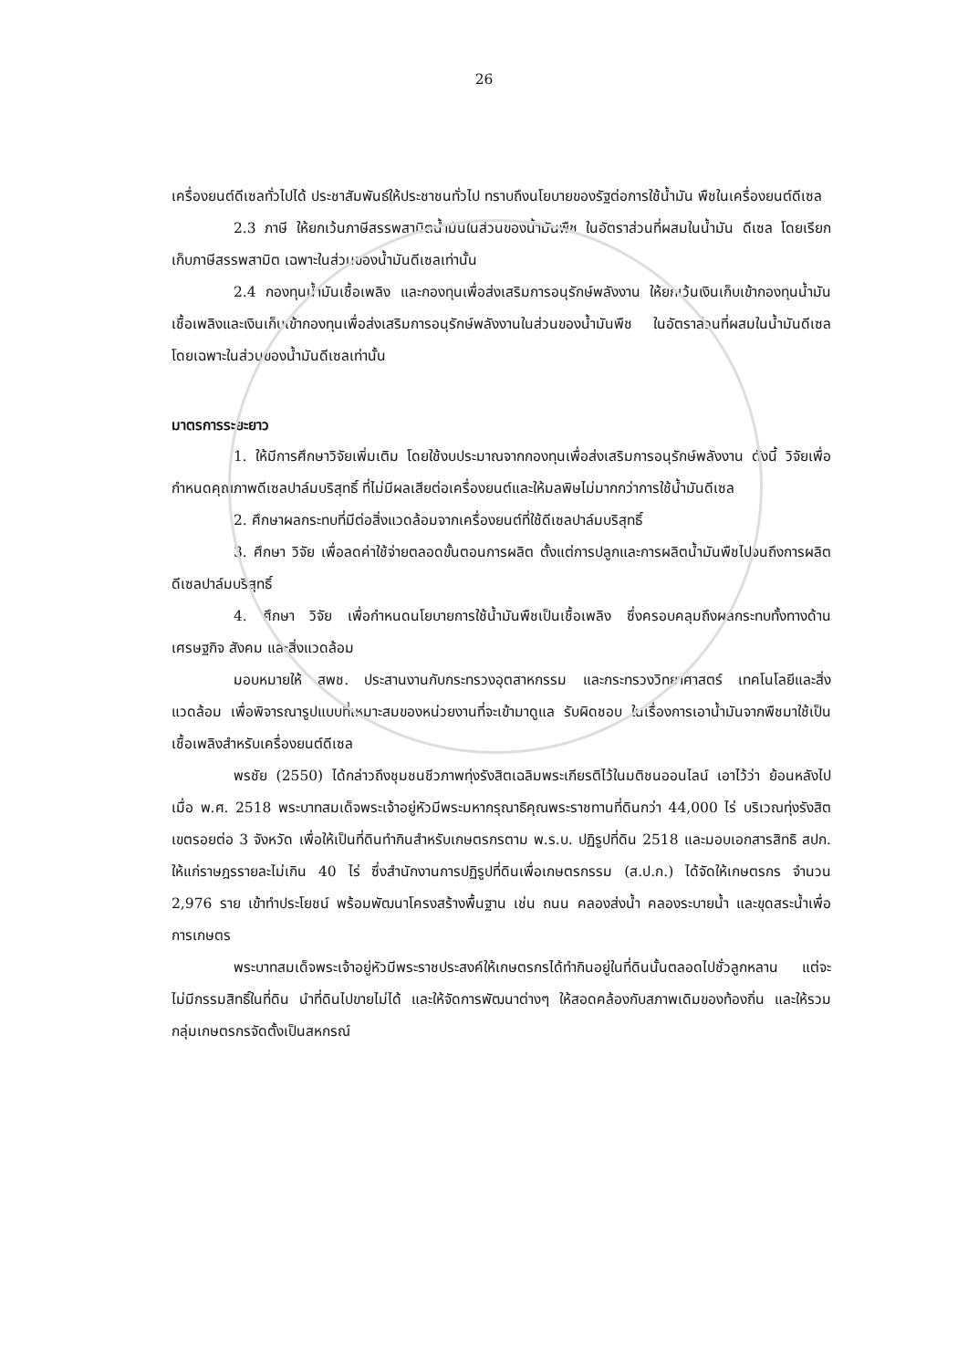26
เครื่องยนต์ดีเซลทั่วไปได้ ประชาสัมพันธ์ให้ประชาชนทั่วไป ทราบถึงนโยบายของรัฐต่อการใช้น้ำมัน พืชในเครื่องยนต์ดีเซล
2.3 ภาษี ให้ยกเว้นภาษีสรรพสามิตน้ำมันในส่วนของน้ำมันพืช ในอัตราส่วนที่ผสมในน้ำมัน ดีเซล โดยเรียกเก็บภาษีสรรพสามิต เฉพาะในส่วนของน้ำมันดีเซลเท่านั้น
2.4 กองทุนน้ำมันเชื้อเพลิง และกองทุนเพื่อส่งเสริมการอนุรักษ์พลังงาน ให้ยกเว้นเงินเก็บเข้ากองทุนน้ำมันเชื้อเพลิงและเงินเก็บเข้ากองทุนเพื่อส่งเสริมการอนุรักษ์พลังงานในส่วนของน้ำมันพืช ในอัตราส่วนที่ผสมในน้ำมันดีเซล โดยเฉพาะในส่วนของน้ำมันดีเซลเท่านั้น
มาตรการระยะยาว
1. ให้มีการศึกษาวิจัยเพิ่มเติม โดยใช้งบประมาณจากกองทุนเพื่อส่งเสริมการอนุรักษ์พลังงาน ดังนี้ วิจัยเพื่อกำหนดคุณภาพดีเซลปาล์มบริสุทธิ์ ที่ไม่มีผลเสียต่อเครื่องยนต์และให้มลพิษไม่มากกว่าการใช้น้ำมันดีเซล
2. ศึกษาผลกระทบที่มีต่อสิ่งแวดล้อมจากเครื่องยนต์ที่ใช้ดีเซลปาล์มบริสุทธิ์
3. ศึกษา วิจัย เพื่อลดค่าใช้จ่ายตลอดขั้นตอนการผลิต ตั้งแต่การปลูกและการผลิตน้ำมันพืชไปจนถึงการผลิตดีเซลปาล์มบริสุทธิ์
4. ศึกษา วิจัย เพื่อกำหนดนโยบายการใช้น้ำมันพืชเป็นเชื้อเพลิง ซึ่งครอบคลุมถึงผลกระทบทั้งทางด้านเศรษฐกิจ สังคม และสิ่งแวดล้อม
มอบหมายให้ สพช. ประสานงานกับกระทรวงอุตสาหกรรม และกระทรวงวิทยาศาสตร์ เทคโนโลยีและสิ่งแวดล้อม เพื่อพิจารณารูปแบบที่เหมาะสมของหน่วยงานที่จะเข้ามาดูแล รับผิดชอบ ในเรื่องการเอาน้ำมันจากพืชมาใช้เป็นเชื้อเพลิงสำหรับเครื่องยนต์ดีเซล
พรชัย (2550) ได้กล่าวถึงชุมชนชีวภาพทุ่งรังสิตเฉลิมพระเกียรติไว้ในมติชนออนไลน์ เอาไว้ว่า ย้อนหลังไปเมื่อ พ.ศ. 2518 พระบาทสมเด็จพระเจ้าอยู่หัวมีพระมหากรุณาธิคุณพระราชทานที่ดินกว่า 44,000 ไร่ บริเวณทุ่งรังสิตเขตรอยต่อ 3 จังหวัด เพื่อให้เป็นที่ดินทำกินสำหรับเกษตรกรตาม พ.ร.บ. ปฏิรูปที่ดิน 2518 และมอบเอกสารสิทธิ สปก. ให้แก่ราษฎรรายละไม่เกิน 40 ไร่ ซึ่งสำนักงานการปฏิรูปที่ดินเพื่อเกษตรกรรม (ส.ป.ก.) ได้จัดให้เกษตรกร จำนวน 2,976 ราย เข้าทำประโยชน์ พร้อมพัฒนาโครงสร้างพื้นฐาน เช่น ถนน คลองส่งน้ำ คลองระบายน้ำ และขุดสระน้ำเพื่อการเกษตร
พระบาทสมเด็จพระเจ้าอยู่หัวมีพระราชประสงค์ให้เกษตรกรได้ทำกินอยู่ในที่ดินนั้นตลอดไปชั่วลูกหลาน แต่จะไม่มีกรรมสิทธิ์ในที่ดิน นำที่ดินไปขายไม่ได้ และให้จัดการพัฒนาต่างๆ ให้สอดคล้องกับสภาพเดิมของท้องถิ่น และให้รวมกลุ่มเกษตรกรจัดตั้งเป็นสหกรณ์